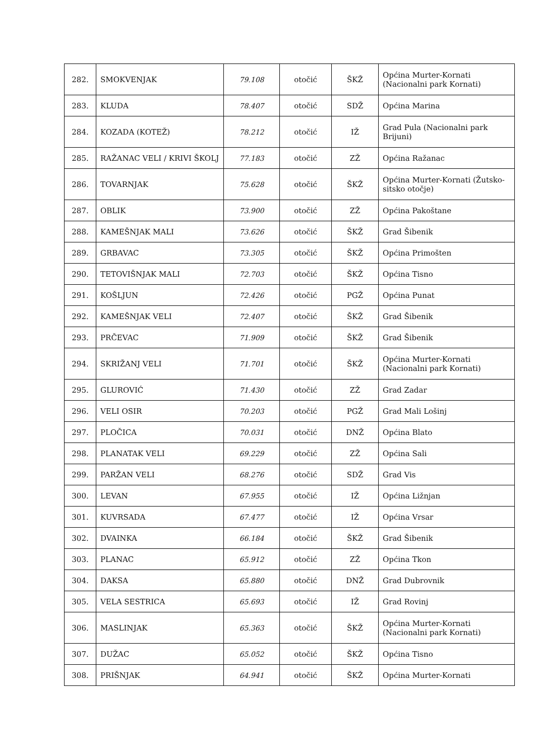| 282. | SMOKVENJAK | 79.108 | otočić | ŠKŽ | Općina Murter-Kornati (Nacionalni park Kornati) |
| 283. | KLUDA | 78.407 | otočić | SDŽ | Općina Marina |
| 284. | KOZADA (KOTEŽ) | 78.212 | otočić | IŽ | Grad Pula (Nacionalni park Brijuni) |
| 285. | RAŽANAC VELI / KRIVI ŠKOLJ | 77.183 | otočić | ZŽ | Općina Ražanac |
| 286. | TOVARNJAK | 75.628 | otočić | ŠKŽ | Općina Murter-Kornati (Žutsko-sitsko otočje) |
| 287. | OBLIK | 73.900 | otočić | ZŽ | Općina Pakoštane |
| 288. | KAMEŠNJAK MALI | 73.626 | otočić | ŠKŽ | Grad Šibenik |
| 289. | GRBAVAC | 73.305 | otočić | ŠKŽ | Općina Primošten |
| 290. | TETOVIŠNJAK MALI | 72.703 | otočić | ŠKŽ | Općina Tisno |
| 291. | KOŠLJUN | 72.426 | otočić | PGŽ | Općina Punat |
| 292. | KAMEŠNJAK VELI | 72.407 | otočić | ŠKŽ | Grad Šibenik |
| 293. | PRČEVAC | 71.909 | otočić | ŠKŽ | Grad Šibenik |
| 294. | SKRIŽANJ VELI | 71.701 | otočić | ŠKŽ | Općina Murter-Kornati (Nacionalni park Kornati) |
| 295. | GLUROVIĆ | 71.430 | otočić | ZŽ | Grad Zadar |
| 296. | VELI OSIR | 70.203 | otočić | PGŽ | Grad Mali Lošinj |
| 297. | PLOČICA | 70.031 | otočić | DNŽ | Općina Blato |
| 298. | PLANATAK VELI | 69.229 | otočić | ZŽ | Općina Sali |
| 299. | PARŽAN VELI | 68.276 | otočić | SDŽ | Grad Vis |
| 300. | LEVAN | 67.955 | otočić | IŽ | Općina Ližnjan |
| 301. | KUVRSADA | 67.477 | otočić | IŽ | Općina Vrsar |
| 302. | DVAINKA | 66.184 | otočić | ŠKŽ | Grad Šibenik |
| 303. | PLANAC | 65.912 | otočić | ZŽ | Općina Tkon |
| 304. | DAKSA | 65.880 | otočić | DNŽ | Grad Dubrovnik |
| 305. | VELA SESTRICA | 65.693 | otočić | IŽ | Grad Rovinj |
| 306. | MASLINJAK | 65.363 | otočić | ŠKŽ | Općina Murter-Kornati (Nacionalni park Kornati) |
| 307. | DUŽAC | 65.052 | otočić | ŠKŽ | Općina Tisno |
| 308. | PRIŠNJAK | 64.941 | otočić | ŠKŽ | Općina Murter-Kornati |